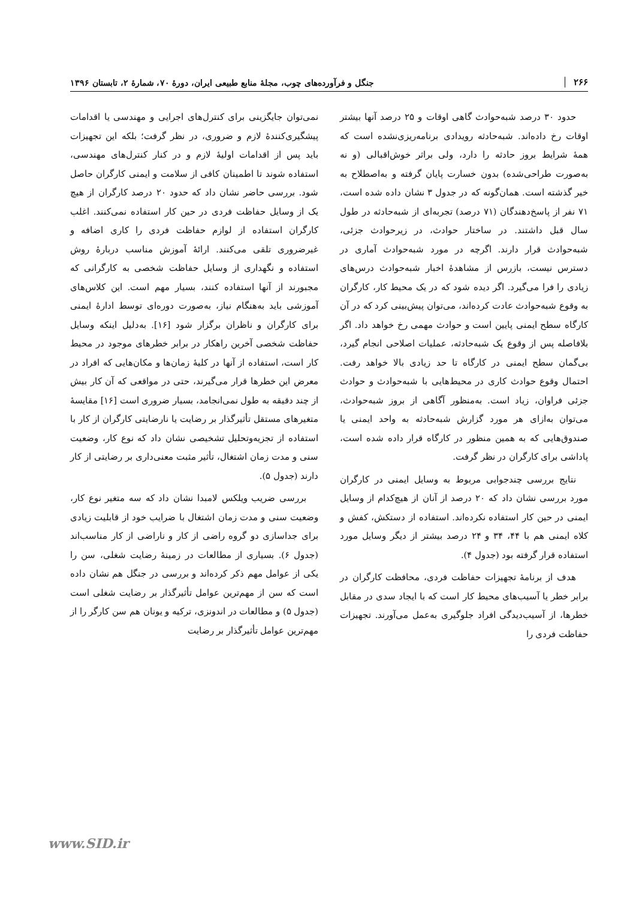۲۶۶ جنگل و فرآورده‌های چوب، مجلهٔ منابع طبیعی ایران، دورهٔ ۷۰، شمارهٔ ۲، تابستان ۱۳۹۶
حدود ۳۰ درصد شبه‌حوادث گاهی اوقات و ۲۵ درصد آنها بیشتر اوقات رخ داده‌اند. شبه‌حادثه رویدادی برنامه‌ریزی‌نشده است که همهٔ شرایط بروز حادثه را دارد، ولی براثر خوش‌اقبالی (و نه به‌صورت طراحی‌شده) بدون خسارت پایان گرفته و به‌اصطلاح به خیر گذشته است. همان‌گونه که در جدول ۳ نشان داده شده است، ۷۱ نفر از پاسخ‌دهندگان (۷۱ درصد) تجربه‌ای از شبه‌حادثه در طول سال قبل داشتند. در ساختار حوادث، در زیرحوادث جزئی، شبه‌حوادث قرار دارند. اگرچه در مورد شبه‌حوادث آماری در دسترس نیست، بازرس از مشاهدهٔ اخبار شبه‌حوادث درس‌های زیادی را فرا می‌گیرد. اگر دیده شود که در یک محیط کار، کارگران به وقوع شبه‌حوادث عادت کرده‌اند، می‌توان پیش‌بینی کرد که در آن کارگاه سطح ایمنی پایین است و حوادث مهمی رخ خواهد داد. اگر بلافاصله پس از وقوع یک شبه‌حادثه، عملیات اصلاحی انجام گیرد، بی‌گمان سطح ایمنی در کارگاه تا حد زیادی بالا خواهد رفت. احتمال وقوع حوادث کاری در محیط‌هایی با شبه‌حوادث و حوادث جزئی فراوان، زیاد است. به‌منظور آگاهی از بروز شبه‌حوادث، می‌توان به‌ازای هر مورد گزارش شبه‌حادثه به واحد ایمنی یا صندوق‌هایی که به همین منظور در کارگاه قرار داده شده است، پاداشی برای کارگران در نظر گرفت.
نتایج بررسی چندجوابی مربوط به وسایل ایمنی در کارگران مورد بررسی نشان داد که ۲۰ درصد از آنان از هیچ‌کدام از وسایل ایمنی در حین کار استفاده نکرده‌اند. استفاده از دستکش، کفش و کلاه ایمنی هم با ۴۴، ۳۴ و ۲۴ درصد بیشتر از دیگر وسایل مورد استفاده قرار گرفته بود (جدول ۴).
هدف از برنامهٔ تجهیزات حفاظت فردی، محافظت کارگران در برابر خطر یا آسیب‌های محیط کار است که با ایجاد سدی در مقابل خطرها، از آسیب‌دیدگی افراد جلوگیری به‌عمل می‌آورند. تجهیزات حفاظت فردی را
نمی‌توان جایگزینی برای کنترل‌های اجرایی و مهندسی یا اقدامات پیشگیری‌کنندهٔ لازم و ضروری، در نظر گرفت؛ بلکه این تجهیزات باید پس از اقدامات اولیهٔ لازم و در کنار کنترل‌های مهندسی، استفاده شوند تا اطمینان کافی از سلامت و ایمنی کارگران حاصل شود. بررسی حاضر نشان داد که حدود ۲۰ درصد کارگران از هیچ یک از وسایل حفاظت فردی در حین کار استفاده نمی‌کنند. اغلب کارگران استفاده از لوازم حفاظت فردی را کاری اضافه و غیرضروری تلقی می‌کنند. ارائهٔ آموزش مناسب دربارهٔ روش استفاده و نگهداری از وسایل حفاظت شخصی به کارگرانی که مجبورند از آنها استفاده کنند، بسیار مهم است. این کلاس‌های آموزشی باید به‌هنگام نیاز، به‌صورت دوره‌ای توسط ادارهٔ ایمنی برای کارگران و ناظران برگزار شود [۱۶]. به‌دلیل اینکه وسایل حفاظت شخصی آخرین راهکار در برابر خطرهای موجود در محیط کار است، استفاده از آنها در کلیهٔ زمان‌ها و مکان‌هایی که افراد در معرض این خطرها قرار می‌گیرند، حتی در مواقعی که آن کار بیش از چند دقیقه به طول نمی‌انجامد، بسیار ضروری است [۱۶] مقایسهٔ متغیرهای مستقل تأثیرگذار بر رضایت یا نارضایتی کارگران از کار با استفاده از تجزیه‌وتحلیل تشخیصی نشان داد که نوع کار، وضعیت سنی و مدت زمان اشتغال، تأثیر مثبت معنی‌داری بر رضایتی از کار دارند (جدول ۵).
بررسی ضریب ویلکس لامبدا نشان داد که سه متغیر نوع کار، وضعیت سنی و مدت زمان اشتغال با ضرایب خود از قابلیت زیادی برای جداسازی دو گروه راضی از کار و ناراضی از کار مناسب‌اند (جدول ۶). بسیاری از مطالعات در زمینهٔ رضایت شغلی، سن را یکی از عوامل مهم ذکر کرده‌اند و بررسی در جنگل هم نشان داده است که سن از مهم‌ترین عوامل تأثیرگذار بر رضایت شغلی است (جدول ۵) و مطالعات در اندونزی، ترکیه و یونان هم سن کارگر را از مهم‌ترین عوامل تأثیرگذار بر رضایت
www.SID.ir